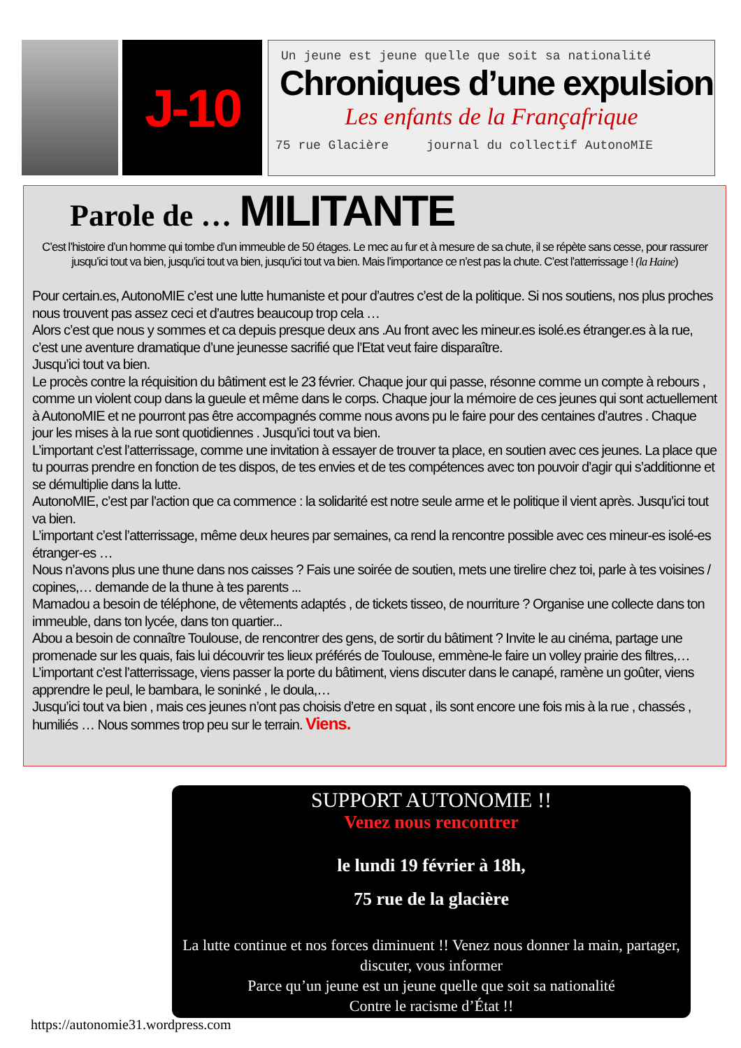J-10
Un jeune est jeune quelle que soit sa nationalité
Chroniques d’une expulsion
Les enfants de la Françafrique
75 rue Glacière journal du collectif AutonoMIE
Parole de … MILITANTE
C’est l’histoire d’un homme qui tombe d’un immeuble de 50 étages. Le mec au fur et à mesure de sa chute, il se répète sans cesse, pour rassurer jusqu’ici tout va bien, jusqu’ici tout va bien, jusqu’ici tout va bien. Mais l’importance ce n’est pas la chute. C’est l’atterrissage ! (la Haine)
Pour certain.es, AutonoMIE c’est une lutte humaniste et pour d’autres c’est de la politique. Si nos soutiens, nos plus proches nous trouvent pas assez ceci et d’autres beaucoup trop cela …
Alors c’est que nous y sommes et ca depuis presque deux ans .Au front avec les mineur.es isolé.es étranger.es à la rue, c’est une aventure dramatique d’une jeunesse sacrifié que l’Etat veut faire disparaître.
Jusqu’ici tout va bien.
Le procès contre la réquisition du bâtiment est le 23 février. Chaque jour qui passe, résonne comme un compte à rebours , comme un violent coup dans la gueule et même dans le corps. Chaque jour la mémoire de ces jeunes qui sont actuellement à AutonoMIE et ne pourront pas être accompagnés comme nous avons pu le faire pour des centaines d’autres . Chaque jour les mises à la rue sont quotidiennes . Jusqu’ici tout va bien.
L’important c’est l’atterrissage, comme une invitation à essayer de trouver ta place, en soutien avec ces jeunes. La place que tu pourras prendre en fonction de tes dispos, de tes envies et de tes compétences avec ton pouvoir d’agir qui s’additionne et se démultiplie dans la lutte.
AutonoMIE, c’est par l’action que ca commence : la solidarité est notre seule arme et le politique il vient après. Jusqu’ici tout va bien.
L’important c’est l’atterrissage, même deux heures par semaines, ca rend la rencontre possible avec ces mineur-es isolé-es étranger-es …
Nous n’avons plus une thune dans nos caisses ? Fais une soirée de soutien, mets une tirelire chez toi, parle à tes voisines / copines,… demande de la thune à tes parents ...
Mamadou a besoin de téléphone, de vêtements adaptés , de tickets tisseo, de nourriture ? Organise une collecte dans ton immeuble, dans ton lycée, dans ton quartier...
Abou a besoin de connaître Toulouse, de rencontrer des gens, de sortir du bâtiment ? Invite le au cinéma, partage une promenade sur les quais, fais lui découvrir tes lieux préférés de Toulouse, emmène-le faire un volley prairie des filtres,…
L’important c’est l’atterrissage, viens passer la porte du bâtiment, viens discuter dans le canapé, ramène un goûter, viens apprendre le peul, le bambara, le soninké , le doula,…
Jusqu’ici tout va bien , mais ces jeunes n’ont pas choisis d’etre en squat , ils sont encore une fois mis à la rue , chassés , humiliés … Nous sommes trop peu sur le terrain. Viens.
SUPPORT AUTONOMIE !!
Venez nous rencontrer
le lundi 19 février à 18h,
75 rue de la glacière
La lutte continue et nos forces diminuent !! Venez nous donner la main, partager, discuter, vous informer
Parce qu’un jeune est un jeune quelle que soit sa nationalité
Contre le racisme d’État !!
https://autonomie31.wordpress.com